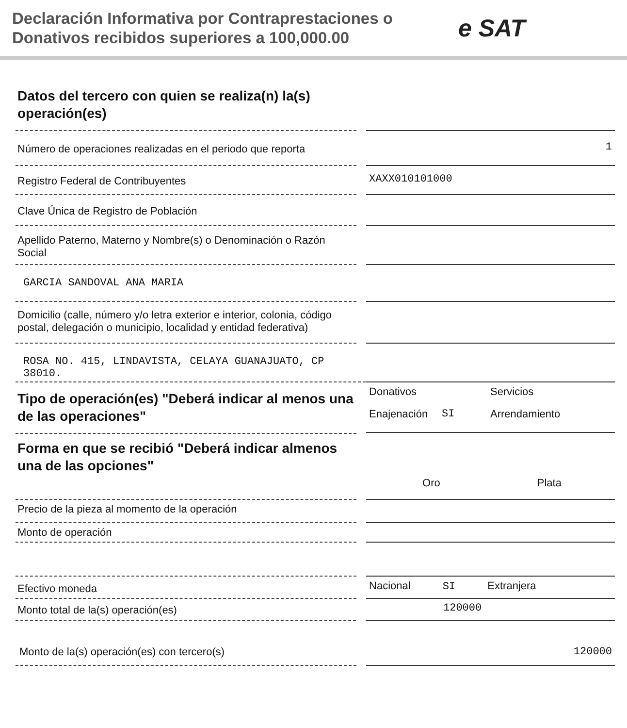Declaración Informativa por Contraprestaciones o Donativos recibidos superiores a 100,000.00
e SAT
Datos del tercero con quien se realiza(n) la(s) operación(es)
Número de operaciones realizadas en el periodo que reporta
1
Registro Federal de Contribuyentes
XAXX010101000
Clave Única de Registro de Población
Apellido Paterno, Materno y Nombre(s) o Denominación o Razón Social
GARCIA SANDOVAL ANA MARIA
Domicilio (calle, número y/o letra exterior e interior, colonia, código postal, delegación o municipio, localidad y entidad federativa)
ROSA NO. 415, LINDAVISTA, CELAYA GUANAJUATO, CP 38010.
Tipo de operación(es) "Deberá indicar al menos una de las operaciones"
Donativos Servicios Enajenación SI Arrendamiento
Forma en que se recibió "Deberá indicar almenos una de las opciones"
Oro Plata
Precio de la pieza al momento de la operación
Monto de operación
Efectivo moneda
Nacional SI Extranjera
Monto total de la(s) operación(es)
120000
Monto de la(s) operación(es) con tercero(s) 120000